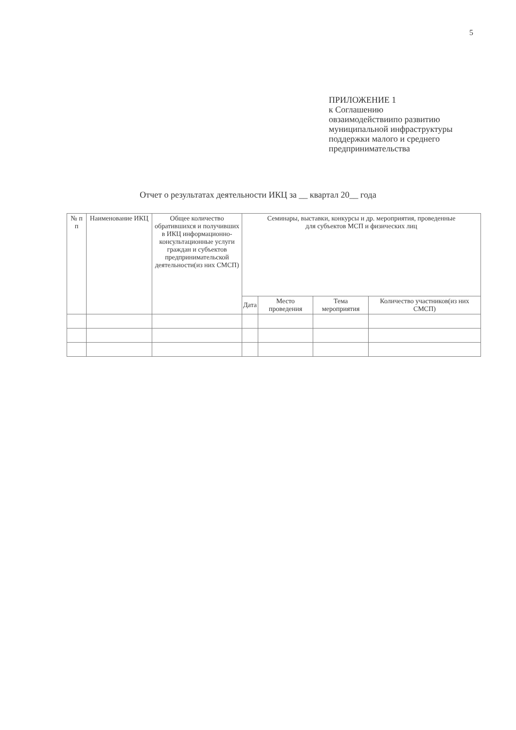5
ПРИЛОЖЕНИЕ 1
к Соглашению
овзаимодействиипо развитию
муниципальной инфраструктуры
поддержки малого и среднего
предпринимательства
Отчет о результатах деятельности ИКЦ за __ квартал 20__ года
| № п п | Наименование ИКЦ | Общее количество обратившихся и получивших в ИКЦ информационно-консультационные услуги граждан и субъектов предпринимательской деятельности(из них СМСП) | Семинары, выставки, конкурсы и др. мероприятия, проведенные для субъектов МСП и физических лиц | | | |
| --- | --- | --- | --- | --- | --- | --- |
| | | | Дата | Место проведения | Тема мероприятия | Количество участников(из них СМСП) |